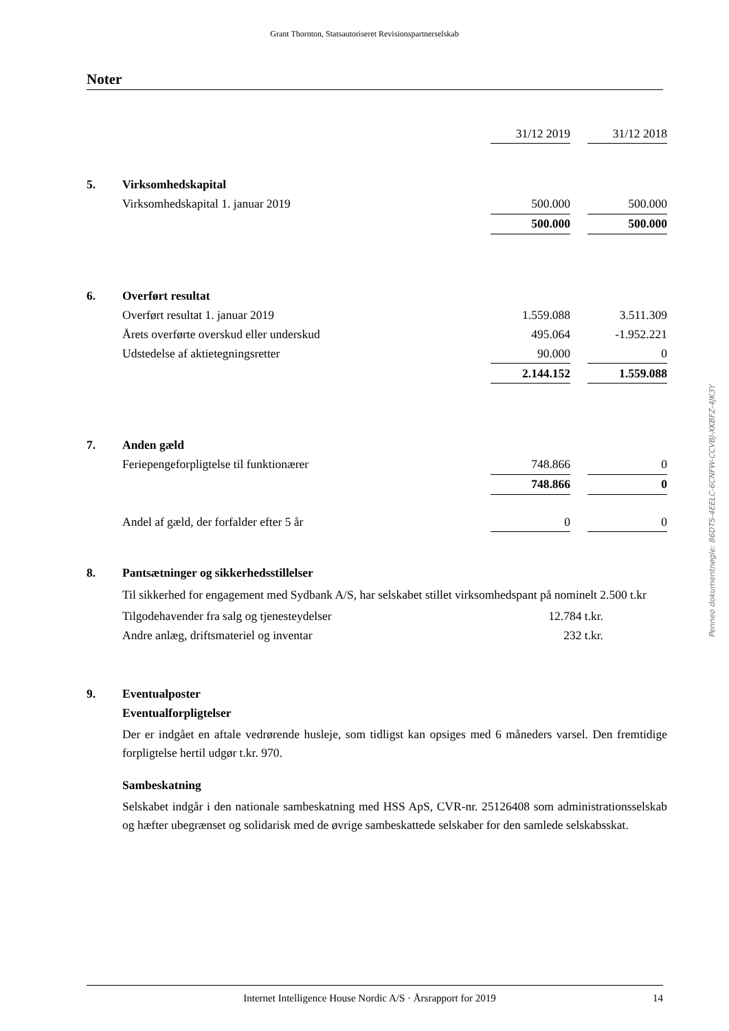Grant Thornton, Statsautoriseret Revisionspartnerselskab
Noter
| | | 31/12 2019 | | 31/12 2018 |
| 5. | Virksomhedskapital | | | |
| | Virksomhedskapital 1. januar 2019 | 500.000 | | 500.000 |
| | | 500.000 | | 500.000 |
| 6. | Overført resultat | | | |
| | Overført resultat 1. januar 2019 | 1.559.088 | | 3.511.309 |
| | Årets overførte overskud eller underskud | 495.064 | | -1.952.221 |
| | Udstedelse af aktietegningsretter | 90.000 | | 0 |
| | | 2.144.152 | | 1.559.088 |
| 7. | Anden gæld | | | |
| | Feriepengeforpligtelse til funktionærer | 748.866 | | 0 |
| | | 748.866 | | 0 |
| | Andel af gæld, der forfalder efter 5 år | 0 | | 0 |
| 8. | Pantsætninger og sikkerhedsstillelser | | | |
Til sikkerhed for engagement med Sydbank A/S, har selskabet stillet virksomhedspant på nominelt 2.500 t.kr
| Tilgodehavender fra salg og tjenesteydelser | 12.784 t.kr. |
| Andre anlæg, driftsmateriel og inventar | 232 t.kr. |
9. Eventualposter
Eventualforpligtelser
Der er indgået en aftale vedrørende husleje, som tidligst kan opsiges med 6 måneders varsel. Den fremtidige forpligtelse hertil udgør t.kr. 970.
Sambeskatning
Selskabet indgår i den nationale sambeskatning med HSS ApS, CVR-nr. 25126408 som administrationsselskab og hæfter ubegrænset og solidarisk med de øvrige sambeskattede selskaber for den samlede selskabsskat.
Penneo dokumentnøgle: 86DTS-4EELC-6CNFW-CCVBJ-XKBFZ-4JK3Y
Internet Intelligence House Nordic A/S · Årsrapport for 2019 14